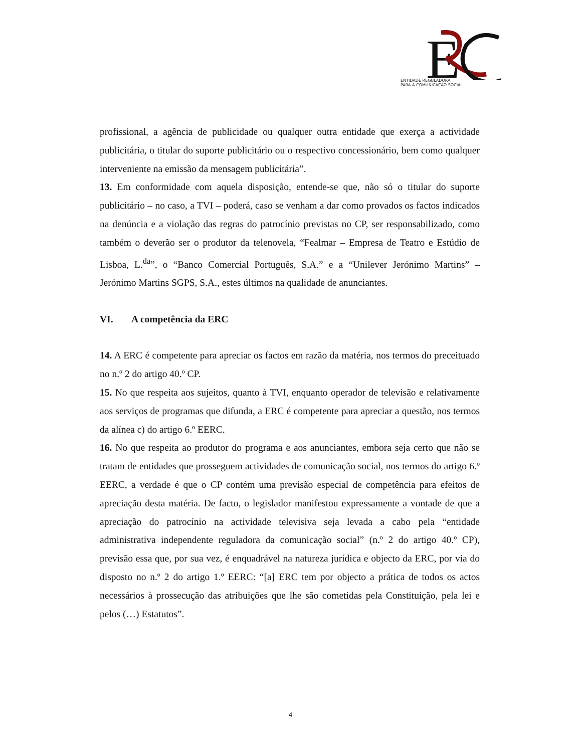E
ENTIDADE REGULADORA
PARA A COMUNICAÇÃO SOCIAL
profissional, a agência de publicidade ou qualquer outra entidade que exerça a actividade publicitária, o titular do suporte publicitário ou o respectivo concessionário, bem como qualquer interveniente na emissão da mensagem publicitária”.
13. Em conformidade com aquela disposição, entende-se que, não só o titular do suporte publicitário – no caso, a TVI – poderá, caso se venham a dar como provados os factos indicados na denúncia e a violação das regras do patrocínio previstas no CP, ser responsabilizado, como também o deverão ser o produtor da telenovela, “Fealmar – Empresa de Teatro e Estúdio de Lisboa, L.<sup>da</sup>”, o “Banco Comercial Português, S.A.” e a “Unilever Jerónimo Martins” – Jerónimo Martins SGPS, S.A., estes últimos na qualidade de anunciantes.
VI. A competência da ERC
14. A ERC é competente para apreciar os factos em razão da matéria, nos termos do preceituado no n.º 2 do artigo 40.º CP.
15. No que respeita aos sujeitos, quanto à TVI, enquanto operador de televisão e relativamente aos serviços de programas que difunda, a ERC é competente para apreciar a questão, nos termos da alínea c) do artigo 6.º EERC.
16. No que respeita ao produtor do programa e aos anunciantes, embora seja certo que não se tratam de entidades que prosseguem actividades de comunicação social, nos termos do artigo 6.º EERC, a verdade é que o CP contém uma previsão especial de competência para efeitos de apreciação desta matéria. De facto, o legislador manifestou expressamente a vontade de que a apreciação do patrocínio na actividade televisiva seja levada a cabo pela “entidade administrativa independente reguladora da comunicação social” (n.º 2 do artigo 40.º CP), previsão essa que, por sua vez, é enquadrável na natureza jurídica e objecto da ERC, por via do disposto no n.º 2 do artigo 1.º EERC: “[a] ERC tem por objecto a prática de todos os actos necessários à prossecução das atribuições que lhe são cometidas pela Constituição, pela lei e pelos (…) Estatutos”.
4